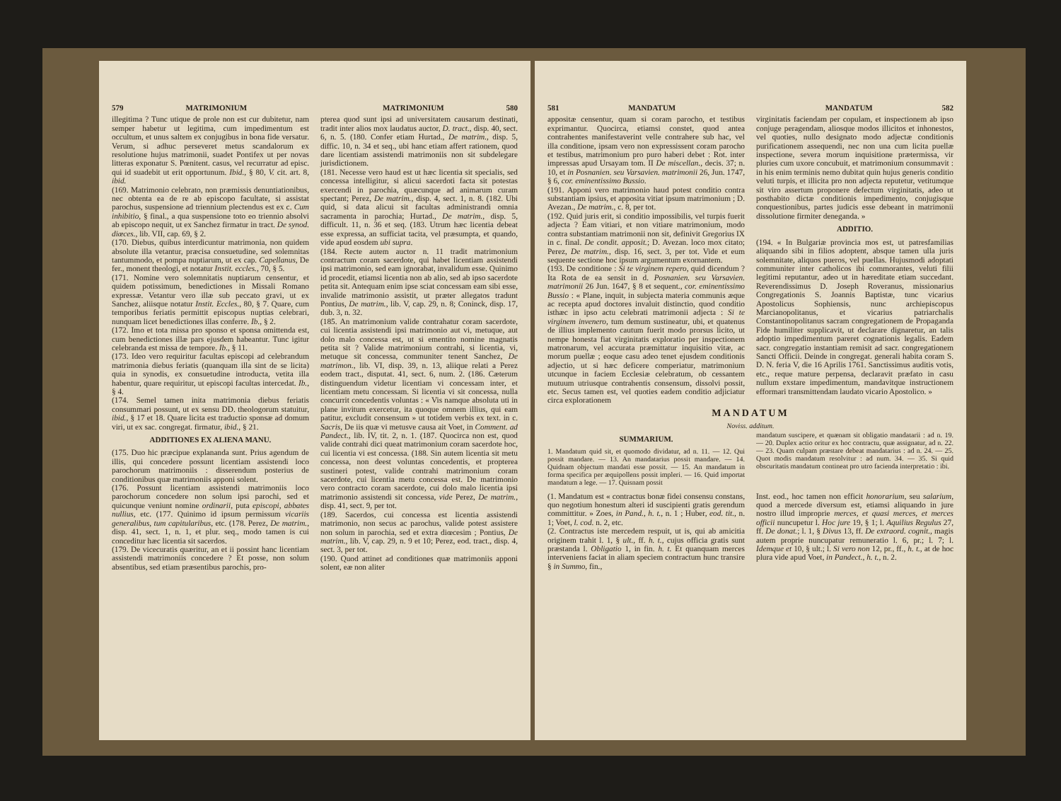579 MATRIMONIUM
illegitima ? Tunc utique de prole non est cur dubitetur, nam semper habetur ut legitima, cum impedimentum est occultum, et unus saltem ex conjugibus in bona fide versatur. Verum, si adhuc perseveret metus scandalorum ex resolutione hujus matrimonii, suadet Pontifex ut per novas litteras exponatur S. Pœnitent. casus, vel recurratur ad episc. qui id suadebit ut erit opportunum. Ibid., § 80, V. cit. art. 8, ibid.
(169. Matrimonio celebrato, non præmissis denuntiationibus, nec obtenta ea de re ab episcopo facultate, si assistat parochus, suspensione ad triennium plectendus est ex c. Cum inhibitio, § final., a qua suspensione toto eo triennio absolvi ab episcopo nequit, ut ex Sanchez firmatur in tract. De synod. diœces., lib. VII, cap. 69, § 2.
(170. Diebus, quibus interdicuntur matrimonia, non quidem absolute illa vetantur, præcisa consuetudine, sed solemnitas tantummodo, et pompa nuptiarum, ut ex cap. Capellanus, De fer., monent theologi, et notatur Instit. eccles., 70, § 5.
(171. Nomine vero solemnitatis nuptiarum censentur, et quidem potissimum, benedictiones in Missali Romano expressæ. Vetantur vero illæ sub peccato gravi, ut ex Sanchez, aliisque notatur Instit. Eccles., 80, § 7. Quare, cum temporibus feriatis permittit episcopus nuptias celebrari, nunquam licet benedictiones illas conferre. Ib., § 2.
(172. Imo et tota missa pro sponso et sponsa omittenda est, cum benedictiones illæ pars ejusdem habeantur. Tunc igitur celebranda est missa de tempore. Ib., § 11.
(173. Ideo vero requiritur facultas episcopi ad celebrandum matrimonia diebus feriatis (quanquam illa sint de se licita) quia in synodis, ex consuetudine introducta, vetita illa habentur, quare requiritur, ut episcopi facultas intercedat. Ib., § 4.
(174. Semel tamen inita matrimonia diebus feriatis consummari possunt, ut ex sensu DD. theologorum statuitur, ibid., § 17 et 18. Quare licita est traductio sponsæ ad domum viri, ut ex sac. congregat. firmatur, ibid., § 21.
ADDITIONES EX ALIENA MANU.
(175. Duo hic præcipue explananda sunt. Prius agendum de illis, qui concedere possunt licentiam assistendi loco parochorum matrimoniis : disserendum posterius de conditionibus quæ matrimoniis apponi solent.
(176. Possunt licentiam assistendi matrimoniis loco parochorum concedere non solum ipsi parochi, sed et quicunque veniunt nomine ordinarii, puta episcopi, abbates nullius, etc. (177. Quinimo id ipsum permissum vicariis generalibus, tum capitularibus, etc. (178. Perez, De matrim., disp. 41, sect. 1, n. 1, et plur. seq., modo tamen is cui conceditur hæc licentia sit sacerdos.
(179. De vicecuratis quæritur, an et ii possint hanc licentiam assistendi matrimoniis concedere ? Et posse, non solum absentibus, sed etiam præsentibus parochis, pro-
MATRIMONIUM 580
pterea quod sunt ipsi ad universitatem causarum destinati, tradit inter alios mox laudatus auctor, D. tract., disp. 40, sect. 6, n. 5. (180. Confer etiam Hurtad., De matrim., disp. 5, diffic. 10, n. 34 et seq., ubi hanc etiam affert rationem, quod dare licentiam assistendi matrimoniis non sit subdelegare jurisdictionem.
(181. Necesse vero haud est ut hæc licentia sit specialis, sed concessa intelligitur, si alicui sacerdoti facta sit potestas exercendi in parochia, quæcunque ad animarum curam spectant; Perez, De matrim., disp. 4, sect. 1, n. 8. (182. Ubi quid, si data alicui sit facultas administrandi omnia sacramenta in parochia; Hurtad., De matrim., disp. 5, difficult. 11, n. 36 et seq. (183. Utrum hæc licentia debeat esse expressa, an sufficiat tacita, vel præsumpta, et quando, vide apud eosdem ubi supra.
(184. Recte autem auctor n. 11 tradit matrimonium contractum coram sacerdote, qui habet licentiam assistendi ipsi matrimonio, sed eam ignorabat, invalidum esse. Quinimo id procedit, etiamsi licentia non ab alio, sed ab ipso sacerdote petita sit. Antequam enim ipse sciat concessam eam sibi esse, invalide matrimonio assistit, ut præter allegatos tradunt Pontius, De matrim., lib. V, cap. 29, n. 8; Coninck, disp. 17, dub. 3, n. 32.
(185. An matrimonium valide contrahatur coram sacerdote, cui licentia assistendi ipsi matrimonio aut vi, metuque, aut dolo malo concessa est, ut si ementito nomine magnatis petita sit ? Valide matrimonium contrahi, si licentia, vi, metuque sit concessa, communiter tenent Sanchez, De matrimon., lib. VI, disp. 39, n. 13, aliique relati a Perez eodem tract., disputat. 41, sect. 6, num. 2. (186. Cæterum distinguendum videtur licentiam vi concessam inter, et licentiam metu concessam. Si licentia vi sit concessa, nulla concurrit concedentis voluntas : « Vis namque absoluta uti in plane invitum exercetur, ita quoque omnem illius, qui eam patitur, excludit consensum » ut totidem verbis ex text. in c. Sacris, De iis quæ vi metusve causa ait Voet, in Comment. ad Pandect., lib. IV, tit. 2, n. 1. (187. Quocirca non est, quod valide contrahi dici queat matrimonium coram sacerdote hoc, cui licentia vi est concessa. (188. Sin autem licentia sit metu concessa, non deest voluntas concedentis, et propterea sustineri potest, valide contrahi matrimonium coram sacerdote, cui licentia metu concessa est. De matrimonio vero contracto coram sacerdote, cui dolo malo licentia ipsi matrimonio assistendi sit concessa, vide Perez, De matrim., disp. 41, sect. 9, per tot.
(189. Sacerdos, cui concessa est licentia assistendi matrimonio, non secus ac parochus, valide potest assistere non solum in parochia, sed et extra diœcesim ; Pontius, De matrim., lib. V, cap. 29, n. 9 et 10; Perez, eod. tract., disp. 4, sect. 3, per tot.
(190. Quod attinet ad conditiones quæ matrimoniis apponi solent, eæ non aliter
581 MANDATUM
appositæ censentur, quam si coram parocho, et testibus exprimantur. Quocirca, etiamsi constet, quod antea contrahentes manifestaverint velle contrahere sub hac, vel illa conditione, ipsam vero non expressissent coram parocho et testibus, matrimonium pro puro haberi debet : Rot. inter impressas apud Ursayam tom. II De miscellan., decis. 37; n. 10, et in Posnanien. seu Varsavien. matrimonii 26, Jun. 1747, § 6, cor. eminentissimo Bussio.
(191. Apponi vero matrimonio haud potest conditio contra substantiam ipsius, et apposita vitiat ipsum matrimonium ; D. Avezan., De matrim., c. 8, per tot.
(192. Quid juris erit, si conditio impossibilis, vel turpis fuerit adjecta ? Eam vitiari, et non vitiare matrimonium, modo contra substantiam matrimonii non sit, definivit Gregorius IX in c. final. De condit. apposit.; D. Avezan. loco mox citato; Perez, De matrim., disp. 16, sect. 3, per tot. Vide et eum sequente sectione hoc ipsum argumentum exornantem.
(193. De conditione : Si te virginem repero, quid dicendum ? Ita Rota de ea sensit in d. Posnanien. seu Varsavien. matrimonii 26 Jun. 1647, § 8 et sequent., cor. eminentissimo Bussio : « Plane, inquit, in subjecta materia communis æque ac recepta apud doctores invaluit distinctio, quod conditio isthæc in ipso actu celebrati matrimonii adjecta : Si te virginem invenero, tum demum sustineatur, ubi, et quatenus de illius implemento cautum fuerit modo prorsus licito, ut nempe honesta fiat virginitatis exploratio per inspectionem matronarum, vel accurata præmittatur inquisitio vitæ, ac morum puellæ ; eoque casu adeo tenet ejusdem conditionis adjectio, ut si hæc deficere comperiatur, matrimonium utcunque in faciem Ecclesiæ celebratum, ob cessantem mutuum utriusque contrahentis consensum, dissolvi possit, etc. Secus tamen est, vel quoties eadem conditio adjiciatur circa explorationem
MANDATUM 582
virginitatis faciendam per copulam, et inspectionem ab ipso conjuge peragendam, aliosque modos illicitos et inhonestos, vel quoties, nullo designato modo adjectæ conditionis purificationem assequendi, nec non una cum licita puellæ inspectione, severa morum inquisitione prætermissa, vir pluries cum uxore concubuit, et matrimonium consummavit : in his enim terminis nemo dubitat quin hujus generis conditio veluti turpis, et illicita pro non adjecta reputetur, vetitumque sit viro assertum proponere defectum virginitatis, adeo ut posthabito dictæ conditionis impedimento, conjugisque conquestionibus, partes judicis esse debeant in matrimonii dissolutione firmiter deneganda. »
ADDITIO.
(194. « In Bulgariæ provincia mos est, ut patresfamilias aliquando sibi in filios adoptent, absque tamen ulla juris solemnitate, aliquos pueros, vel puellas. Hujusmodi adoptati communiter inter catholicos ibi commorantes, veluti filii legitimi reputantur, adeo ut in hæreditate etiam succedant. Reverendissimus D. Joseph Roveranus, missionarius Congregationis S. Joannis Baptistæ, tunc vicarius Apostolicus Sophiensis, nunc archiepiscopus Marcianopolitanus, et vicarius patriarchalis Constantinopolitanus sacram congregationem de Propaganda Fide humiliter supplicavit, ut declarare dignaretur, an talis adoptio impedimentum pareret cognationis legalis. Eadem sacr. congregatio instantiam remisit ad sacr. congregationem Sancti Officii. Deinde in congregat. generali habita coram S. D. N. feria V, die 16 Aprilis 1761. Sanctissimus auditis votis, etc., reque mature perpensa, declaravit præfato in casu nullum exstare impedimentum, mandavitque instructionem efformari transmittendam laudato vicario Apostolico. »
MANDATUM
Noviss. additum.
SUMMARIUM.
1. Mandatum quid sit, et quomodo dividatur, ad n. 11. — 12. Qui possit mandare. — 13. An mandatarius possit mandare. — 14. Quidnam objectum mandati esse possit. — 15. An mandatum in forma specifica per æquipollens possit impleri. — 16. Quid importat mandatum a lege. — 17. Quisnam possit
mandatum suscipere, et quænam sit obligatio mandatarii : ad n. 19. — 20. Duplex actio oritur ex hoc contractu, quæ assignatur, ad n. 22. — 23. Quam culpam præstare debeat mandatarius : ad n. 24. — 25. Quot modis mandatum resolvitur : ad num. 34. — 35. Si quid obscuritatis mandatum contineat pro utro facienda interpretatio : ibi.
(1. Mandatum est « contractus bonæ fidei consensu constans, quo negotium honestum alteri id suscipienti gratis gerendum committitur. » Zoes, in Pand., h. t., n. 1 ; Huber, eod. tit., n. 1; Voet, l. cod. n. 2, etc.
(2. Contractus iste mercedem respuit, ut is, qui ab amicitia originem trahit l. 1, § ult., ff. h. t., cujus officia gratis sunt præstanda l. Obligatio 1, in fin. h. t. Et quanquam merces interveniens faciat in aliam speciem contractum hunc transire § in Summo, fin.,
Inst. eod., hoc tamen non efficit honorarium, seu salarium, quod a mercede diversum est, etiamsi aliquando in jure nostro illud improprie merces, et quasi merces, et merces officii nuncupetur l. Hoc jure 19, § 1; l. Aquilius Regulus 27, ff. De donat.; l. 1, § Divus 13, ff. De extraord. cognit., magis autem proprie nuncupatur remuneratio l. 6, pr.; l. 7; l. Idemque et 10, § ult.; l. Si vero non 12, pr., ff., h. t., at de hoc plura vide apud Voet, in Pandect., h. t., n. 2.